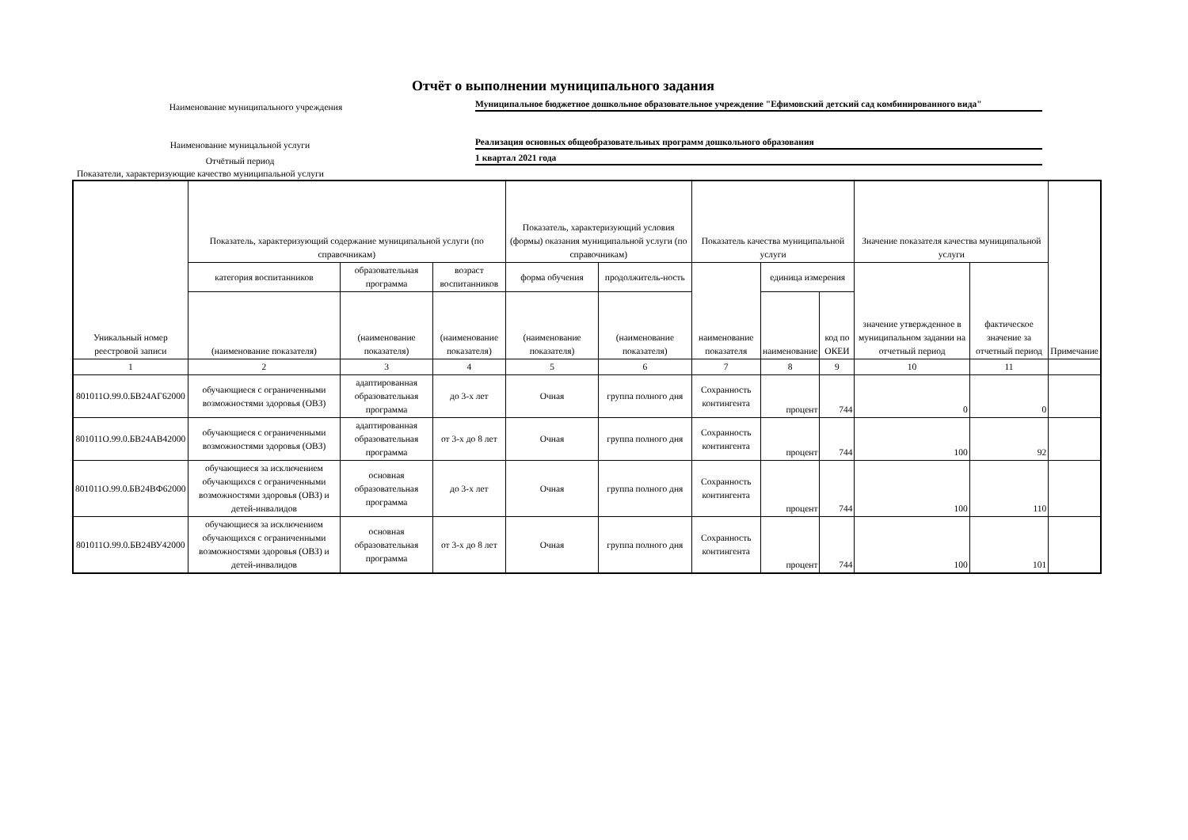Отчёт о выполнении муниципального задания
Наименование муниципального учреждения
Муниципальное бюджетное дошкольное образовательное учреждение "Ефимовский детский сад комбинированного вида"
Наименование муницальной услуги
Реализация основных общеобразовательных программ дошкольного образования
Отчётный период
1 квартал 2021 года
Показатели, характеризующие качество муниципальной услуги
| Уникальный номер реестровой записи | Показатель, характеризующий содержание муниципальной услуги (по справочникам) | | | Показатель, характеризующий условия (формы) оказания муниципальной услуги (по справочникам) | | Показатель качества муниципальной услуги | | | Значение показателя качества муниципальной услуги | | Примечание |
| --- | --- | --- | --- | --- | --- | --- | --- | --- | --- | --- | --- |
| | категория воспитанников | образовательная программа | возраст воспитанников | форма обучения | продолжитель-ность | наименование показателя | единица измерения | | значение утвержденное в муниципальном задании на отчетный период | фактическое значение за отчетный период | |
| | (наименование показателя) | (наименование показателя) | (наименование показателя) | (наименование показателя) | (наименование показателя) | | наименование | код по ОКЕИ | | | |
| 1 | 2 | 3 | 4 | 5 | 6 | 7 | 8 | 9 | 10 | 11 | |
| 801011О.99.0.БВ24АГ62000 | обучающиеся с ограниченными возможностями здоровья (ОВЗ) | адаптированная образовательная программа | до 3-х лет | Очная | группа полного дня | Сохранность контингента | процент | 744 | 0 | 0 | |
| 801011О.99.0.БВ24АВ42000 | обучающиеся с ограниченными возможностями здоровья (ОВЗ) | адаптированная образовательная программа | от 3-х до 8 лет | Очная | группа полного дня | Сохранность контингента | процент | 744 | 100 | 92 | |
| 801011О.99.0.БВ24ВФ62000 | обучающиеся за исключением обучающихся с ограниченными возможностями здоровья (ОВЗ) и детей-инвалидов | основная образовательная программа | до 3-х лет | Очная | группа полного дня | Сохранность контингента | процент | 744 | 100 | 110 | |
| 801011О.99.0.БВ24ВУ42000 | обучающиеся за исключением обучающихся с ограниченными возможностями здоровья (ОВЗ) и детей-инвалидов | основная образовательная программа | от 3-х до 8 лет | Очная | группа полного дня | Сохранность контингента | процент | 744 | 100 | 101 | |